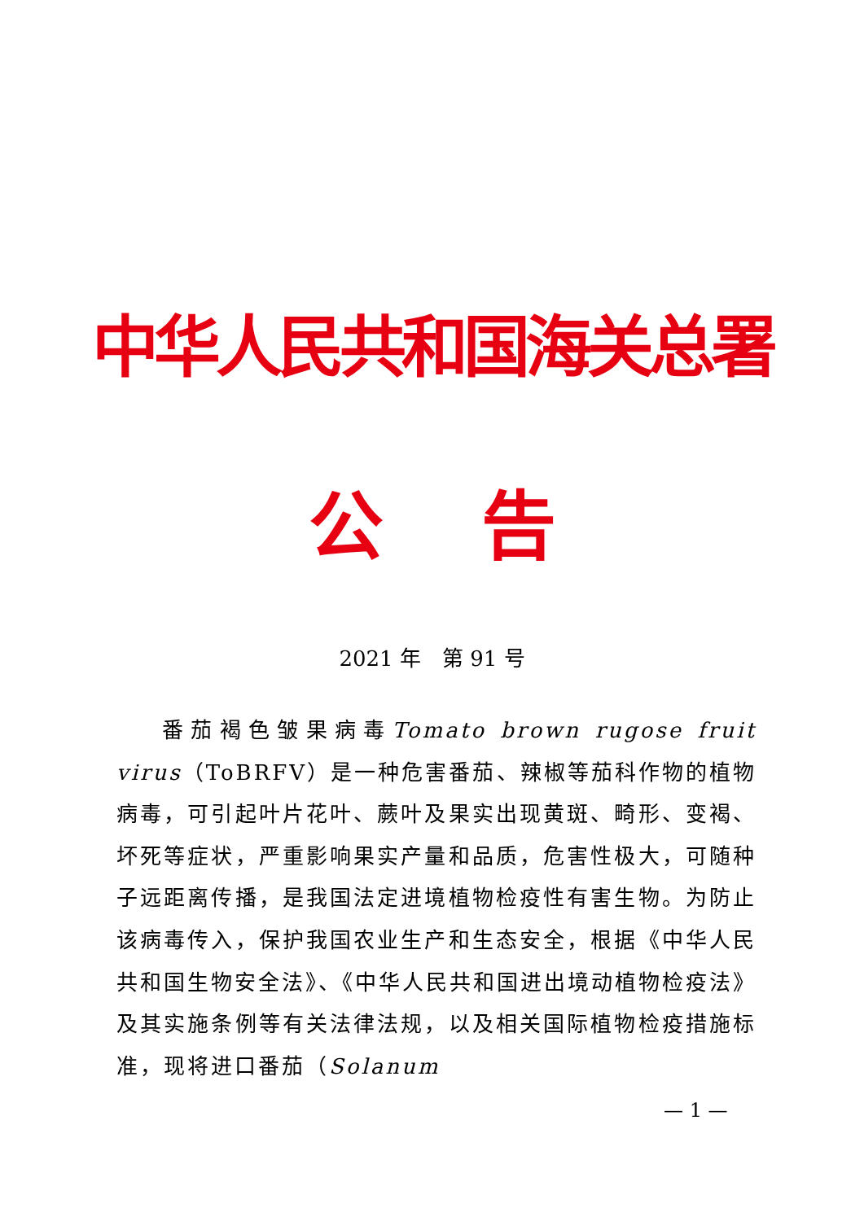中华人民共和国海关总署
公告
2021 年　第 91 号
番茄褐色皱果病毒Tomato brown rugose fruit virus（ToBRFV）是一种危害番茄、辣椒等茄科作物的植物病毒，可引起叶片花叶、蕨叶及果实出现黄斑、畸形、变褐、坏死等症状，严重影响果实产量和品质，危害性极大，可随种子远距离传播，是我国法定进境植物检疫性有害生物。为防止该病毒传入，保护我国农业生产和生态安全，根据《中华人民共和国生物安全法》、《中华人民共和国进出境动植物检疫法》及其实施条例等有关法律法规，以及相关国际植物检疫措施标准，现将进口番茄（Solanum
— 1 —